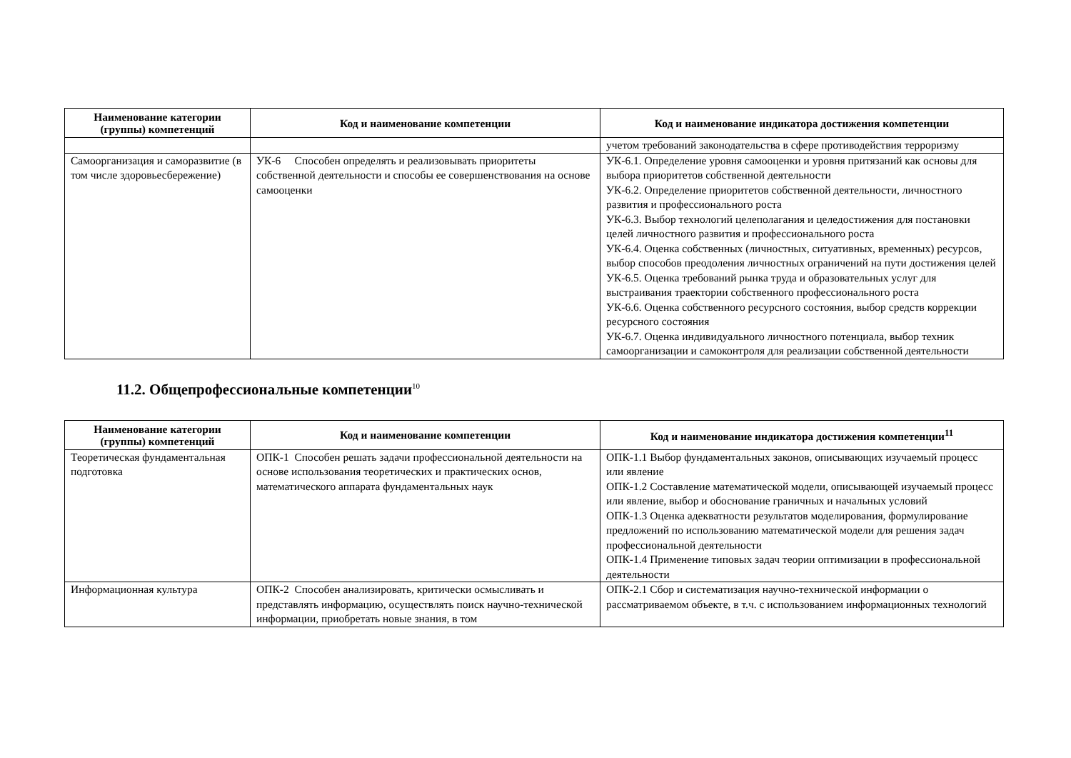| Наименование категории (группы) компетенций | Код и наименование компетенции | Код и наименование индикатора достижения компетенции |
| --- | --- | --- |
| | | учетом требований законодательства в сфере противодействия терроризму |
| Самоорганизация и саморазвитие (в том числе здоровьесбережение) | УК-6 Способен определять и реализовывать приоритеты собственной деятельности и способы ее совершенствования на основе самооценки | УК-6.1. Определение уровня самооценки и уровня притязаний как основы для выбора приоритетов собственной деятельности УК-6.2. Определение приоритетов собственной деятельности, личностного развития и профессионального роста УК-6.3. Выбор технологий целеполагания и целедостижения для постановки целей личностного развития и профессионального роста УК-6.4. Оценка собственных (личностных, ситуативных, временных) ресурсов, выбор способов преодоления личностных ограничений на пути достижения целей УК-6.5. Оценка требований рынка труда и образовательных услуг для выстраивания траектории собственного профессионального роста УК-6.6. Оценка собственного ресурсного состояния, выбор средств коррекции ресурсного состояния УК-6.7. Оценка индивидуального личностного потенциала, выбор техник самоорганизации и самоконтроля для реализации собственной деятельности |
11.2. Общепрофессиональные компетенции<sup>10</sup>
| Наименование категории (группы) компетенций | Код и наименование компетенции | Код и наименование индикатора достижения компетенции<sup>11</sup> |
| --- | --- | --- |
| Теоретическая фундаментальная подготовка | ОПК-1 Способен решать задачи профессиональной деятельности на основе использования теоретических и практических основ, математического аппарата фундаментальных наук | ОПК-1.1 Выбор фундаментальных законов, описывающих изучаемый процесс или явление ОПК-1.2 Составление математической модели, описывающей изучаемый процесс или явление, выбор и обоснование граничных и начальных условий ОПК-1.3 Оценка адекватности результатов моделирования, формулирование предложений по использованию математической модели для решения задач профессиональной деятельности ОПК-1.4 Применение типовых задач теории оптимизации в профессиональной деятельности |
| Информационная культура | ОПК-2 Способен анализировать, критически осмысливать и представлять информацию, осуществлять поиск научно-технической информации, приобретать новые знания, в том | ОПК-2.1 Сбор и систематизация научно-технической информации о рассматриваемом объекте, в т.ч. с использованием информационных технологий |